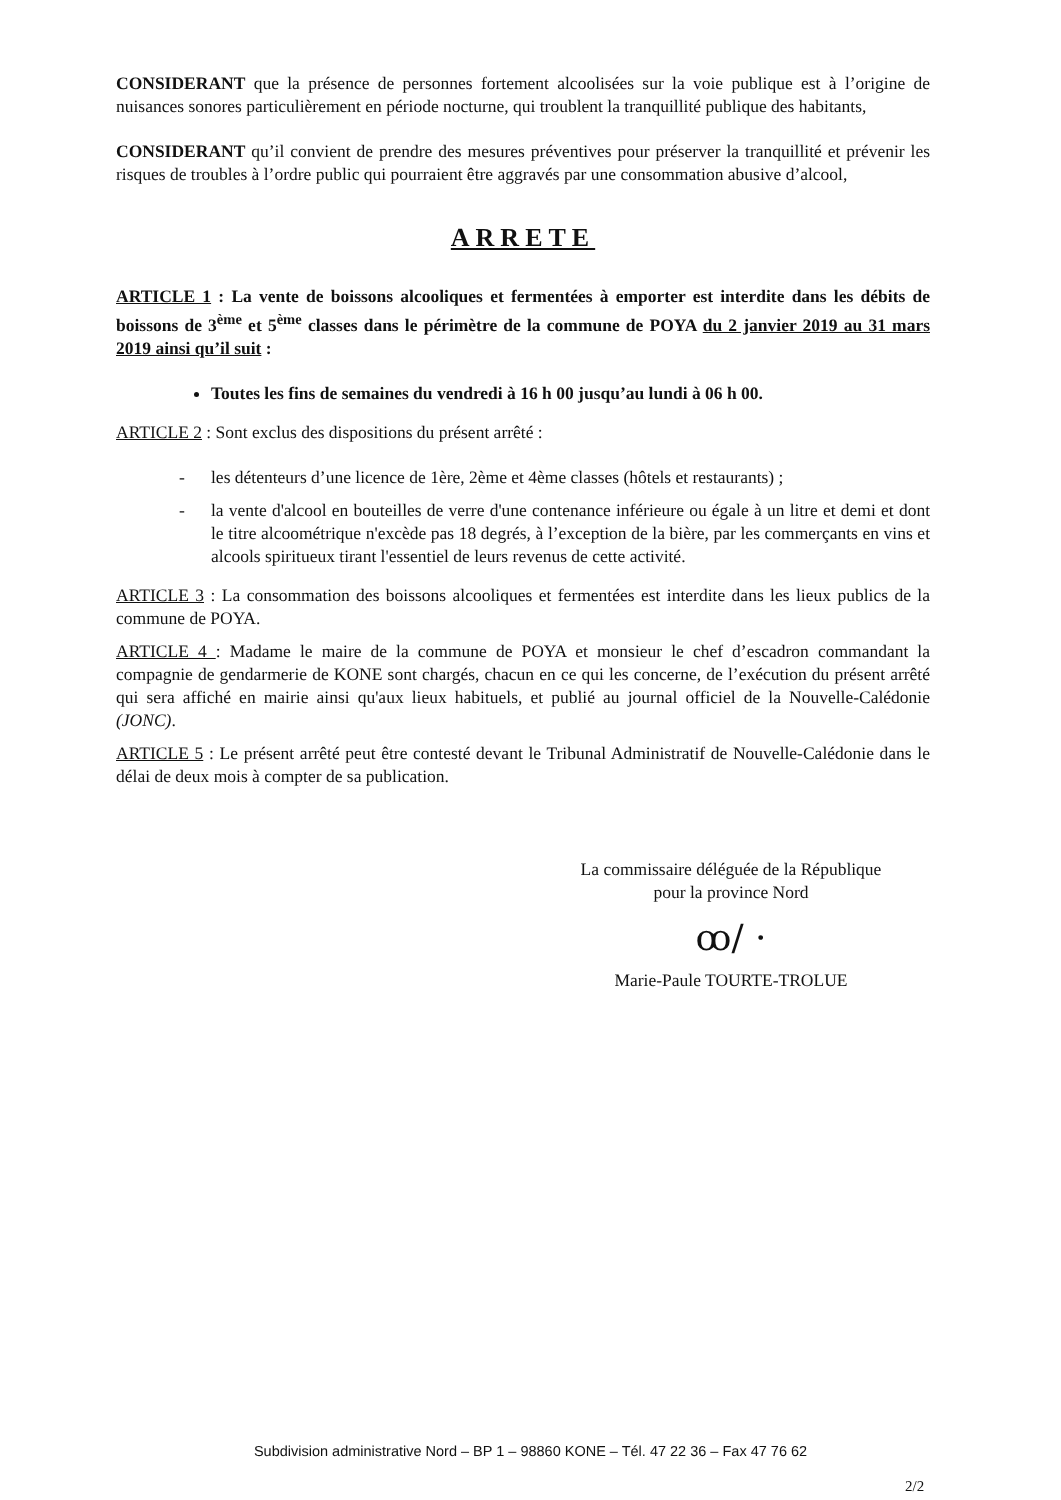CONSIDERANT que la présence de personnes fortement alcoolisées sur la voie publique est à l’origine de nuisances sonores particulièrement en période nocturne, qui troublent la tranquillité publique des habitants,
CONSIDERANT qu’il convient de prendre des mesures préventives pour préserver la tranquillité et prévenir les risques de troubles à l’ordre public qui pourraient être aggravés par une consommation abusive d’alcool,
ARRETE
ARTICLE 1 : La vente de boissons alcooliques et fermentées à emporter est interdite dans les débits de boissons de 3<sup>ème</sup> et 5<sup>ème</sup> classes dans le périmètre de la commune de POYA du 2 janvier 2019 au 31 mars 2019 ainsi qu’il suit :
Toutes les fins de semaines du vendredi à 16 h 00 jusqu’au lundi à 06 h 00.
ARTICLE 2 : Sont exclus des dispositions du présent arrêté :
- les détenteurs d’une licence de 1ère, 2ème et 4ème classes (hôtels et restaurants) ;
- la vente d'alcool en bouteilles de verre d'une contenance inférieure ou égale à un litre et demi et dont le titre alcoométrique n'excède pas 18 degrés, à l’exception de la bière, par les commerçants en vins et alcools spiritueux tirant l'essentiel de leurs revenus de cette activité.
ARTICLE 3 : La consommation des boissons alcooliques et fermentées est interdite dans les lieux publics de la commune de POYA.
ARTICLE 4 : Madame le maire de la commune de POYA et monsieur le chef d’escadron commandant la compagnie de gendarmerie de KONE sont chargés, chacun en ce qui les concerne, de l’exécution du présent arrêté qui sera affiché en mairie ainsi qu'aux lieux habituels, et publié au journal officiel de la Nouvelle-Calédonie (JONC).
ARTICLE 5 : Le présent arrêté peut être contesté devant le Tribunal Administratif de Nouvelle-Calédonie dans le délai de deux mois à compter de sa publication.
La commissaire déléguée de la République
pour la province Nord
ꝏ/ ·
Marie-Paule TOURTE-TROLUE
Subdivision administrative Nord – BP 1 – 98860 KONE – Tél. 47 22 36 – Fax 47 76 62
2/2